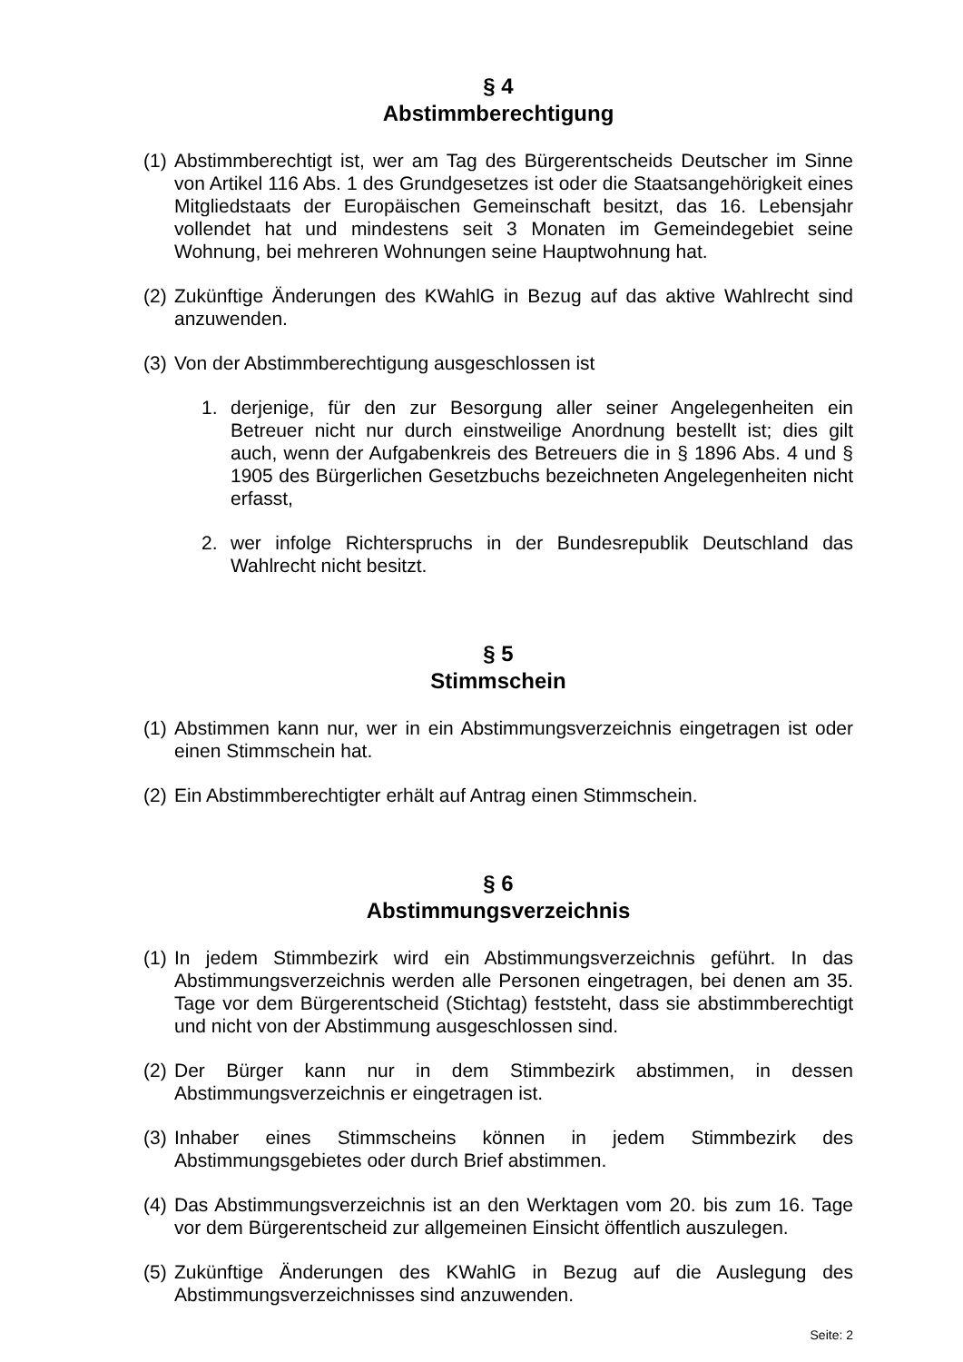§ 4
Abstimmberechtigung
(1) Abstimmberechtigt ist, wer am Tag des Bürgerentscheids Deutscher im Sinne von Artikel 116 Abs. 1 des Grundgesetzes ist oder die Staatsangehörigkeit eines Mitgliedstaats der Europäischen Gemeinschaft besitzt, das 16. Lebensjahr vollendet hat und mindestens seit 3 Monaten im Gemeindegebiet seine Wohnung, bei mehreren Wohnungen seine Hauptwohnung hat.
(2) Zukünftige Änderungen des KWahlG in Bezug auf das aktive Wahlrecht sind anzuwenden.
(3) Von der Abstimmberechtigung ausgeschlossen ist
1. derjenige, für den zur Besorgung aller seiner Angelegenheiten ein Betreuer nicht nur durch einstweilige Anordnung bestellt ist; dies gilt auch, wenn der Aufgabenkreis des Betreuers die in § 1896 Abs. 4 und § 1905 des Bürgerlichen Gesetzbuchs bezeichneten Angelegenheiten nicht erfasst,
2. wer infolge Richterspruchs in der Bundesrepublik Deutschland das Wahlrecht nicht besitzt.
§ 5
Stimmschein
(1) Abstimmen kann nur, wer in ein Abstimmungsverzeichnis eingetragen ist oder einen Stimmschein hat.
(2) Ein Abstimmberechtigter erhält auf Antrag einen Stimmschein.
§ 6
Abstimmungsverzeichnis
(1) In jedem Stimmbezirk wird ein Abstimmungsverzeichnis geführt. In das Abstimmungsverzeichnis werden alle Personen eingetragen, bei denen am 35. Tage vor dem Bürgerentscheid (Stichtag) feststeht, dass sie abstimmberechtigt und nicht von der Abstimmung ausgeschlossen sind.
(2) Der Bürger kann nur in dem Stimmbezirk abstimmen, in dessen Abstimmungsverzeichnis er eingetragen ist.
(3) Inhaber eines Stimmscheins können in jedem Stimmbezirk des Abstimmungsgebietes oder durch Brief abstimmen.
(4) Das Abstimmungsverzeichnis ist an den Werktagen vom 20. bis zum 16. Tage vor dem Bürgerentscheid zur allgemeinen Einsicht öffentlich auszulegen.
(5) Zukünftige Änderungen des KWahlG in Bezug auf die Auslegung des Abstimmungsverzeichnisses sind anzuwenden.
Seite: 2